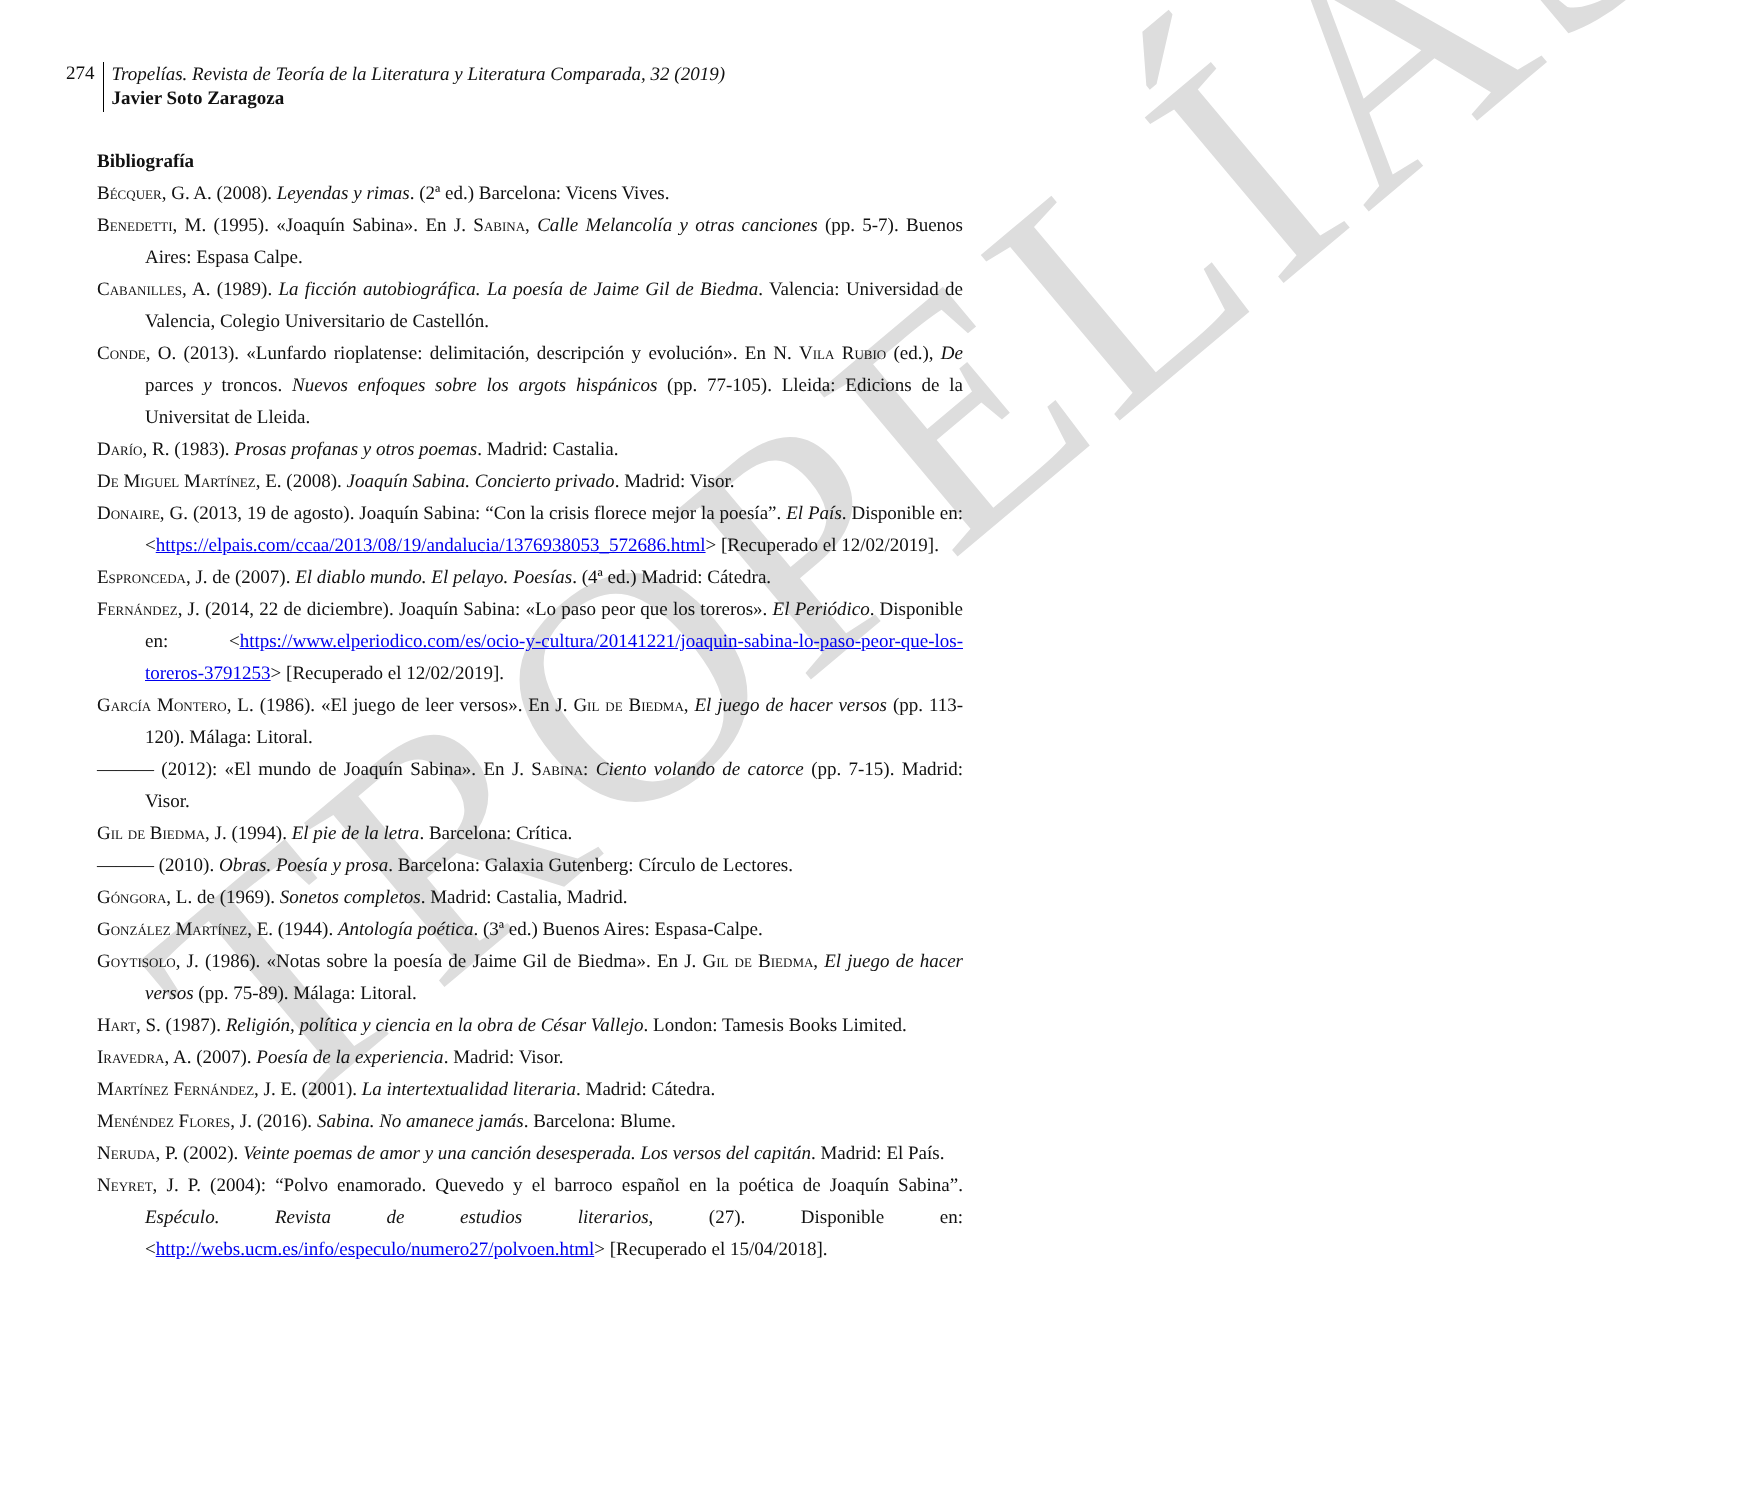TROPELÍAS
274
Tropelías. Revista de Teoría de la Literatura y Literatura Comparada, 32 (2019)
Javier Soto Zaragoza
Bibliografía
Bécquer, G. A. (2008). Leyendas y rimas. (2ª ed.) Barcelona: Vicens Vives.
Benedetti, M. (1995). «Joaquín Sabina». En J. Sabina, Calle Melancolía y otras canciones (pp. 5-7). Buenos Aires: Espasa Calpe.
Cabanilles, A. (1989). La ficción autobiográfica. La poesía de Jaime Gil de Biedma. Valencia: Universidad de Valencia, Colegio Universitario de Castellón.
Conde, O. (2013). «Lunfardo rioplatense: delimitación, descripción y evolución». En N. Vila Rubio (ed.), De parces y troncos. Nuevos enfoques sobre los argots hispánicos (pp. 77-105). Lleida: Edicions de la Universitat de Lleida.
Darío, R. (1983). Prosas profanas y otros poemas. Madrid: Castalia.
De Miguel Martínez, E. (2008). Joaquín Sabina. Concierto privado. Madrid: Visor.
Donaire, G. (2013, 19 de agosto). Joaquín Sabina: “Con la crisis florece mejor la poesía”. El País. Disponible en: <https://elpais.com/ccaa/2013/08/19/andalucia/1376938053_572686.html> [Recuperado el 12/02/2019].
Espronceda, J. de (2007). El diablo mundo. El pelayo. Poesías. (4ª ed.) Madrid: Cátedra.
Fernández, J. (2014, 22 de diciembre). Joaquín Sabina: «Lo paso peor que los toreros». El Periódico. Disponible en: <https://www.elperiodico.com/es/ocio-y-cultura/20141221/joaquin-sabina-lo-paso-peor-que-los-toreros-3791253> [Recuperado el 12/02/2019].
García Montero, L. (1986). «El juego de leer versos». En J. Gil de Biedma, El juego de hacer versos (pp. 113-120). Málaga: Litoral.
——— (2012): «El mundo de Joaquín Sabina». En J. Sabina: Ciento volando de catorce (pp. 7-15). Madrid: Visor.
Gil de Biedma, J. (1994). El pie de la letra. Barcelona: Crítica.
——— (2010). Obras. Poesía y prosa. Barcelona: Galaxia Gutenberg: Círculo de Lectores.
Góngora, L. de (1969). Sonetos completos. Madrid: Castalia, Madrid.
González Martínez, E. (1944). Antología poética. (3ª ed.) Buenos Aires: Espasa-Calpe.
Goytisolo, J. (1986). «Notas sobre la poesía de Jaime Gil de Biedma». En J. Gil de Biedma, El juego de hacer versos (pp. 75-89). Málaga: Litoral.
Hart, S. (1987). Religión, política y ciencia en la obra de César Vallejo. London: Tamesis Books Limited.
Iravedra, A. (2007). Poesía de la experiencia. Madrid: Visor.
Martínez Fernández, J. E. (2001). La intertextualidad literaria. Madrid: Cátedra.
Menéndez Flores, J. (2016). Sabina. No amanece jamás. Barcelona: Blume.
Neruda, P. (2002). Veinte poemas de amor y una canción desesperada. Los versos del capitán. Madrid: El País.
Neyret, J. P. (2004): “Polvo enamorado. Quevedo y el barroco español en la poética de Joaquín Sabina”. Espéculo. Revista de estudios literarios, (27). Disponible en: <http://webs.ucm.es/info/especulo/numero27/polvoen.html> [Recuperado el 15/04/2018].